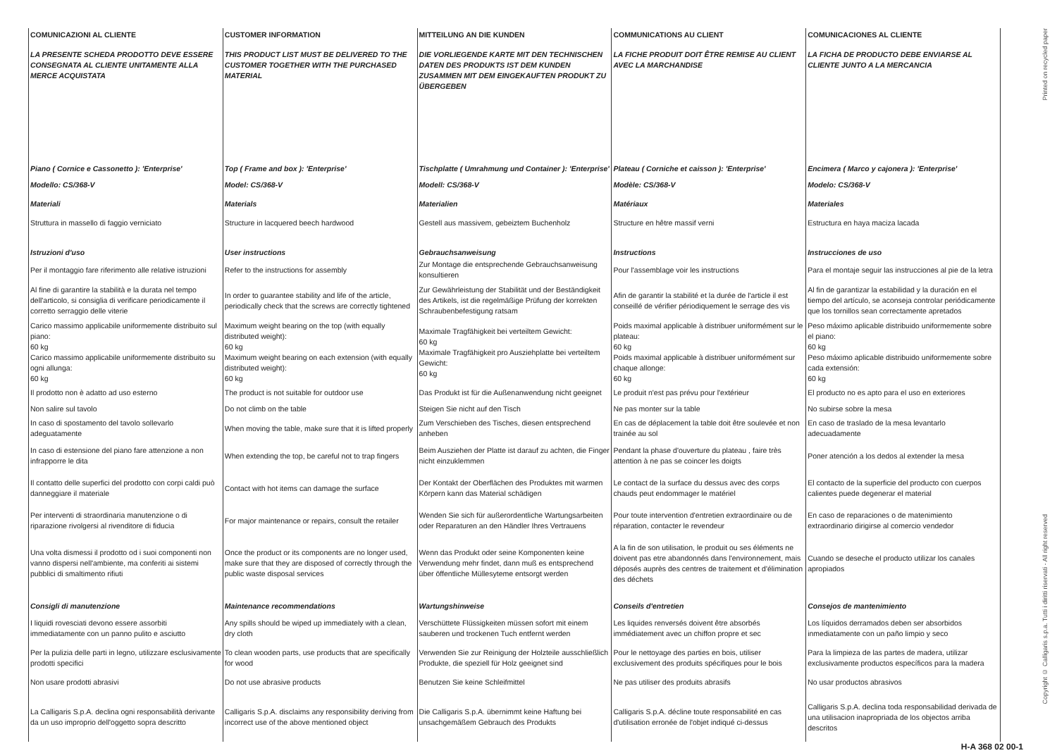| COMUNICAZIONI AL CLIENTE | CUSTOMER INFORMATION | MITTEILUNG AN DIE KUNDEN | COMMUNICATIONS AU CLIENT | COMUNICACIONES AL CLIENTE |
| LA PRESENTE SCHEDA PRODOTTO DEVE ESSERE CONSEGNATA AL CLIENTE UNITAMENTE ALLA MERCE ACQUISTATA | THIS PRODUCT LIST MUST BE DELIVERED TO THE CUSTOMER TOGETHER WITH THE PURCHASED MATERIAL | DIE VORLIEGENDE KARTE MIT DEN TECHNISCHEN DATEN DES PRODUKTS IST DEM KUNDEN ZUSAMMEN MIT DEM EINGEKAUFTEN PRODUKT ZU ÜBERGEBEN | LA FICHE PRODUIT DOIT ÊTRE REMISE AU CLIENT AVEC LA MARCHANDISE | LA FICHA DE PRODUCTO DEBE ENVIARSE AL CLIENTE JUNTO A LA MERCANCIA |
| Piano ( Cornice e Cassonetto ): 'Enterprise' | Top ( Frame and box ): 'Enterprise' | Tischplatte ( Umrahmung und Container ): 'Enterprise' | Plateau ( Corniche et caisson ): 'Enterprise' | Encimera ( Marco y cajonera ): 'Enterprise' |
| Modello: CS/368-V | Model: CS/368-V | Modell: CS/368-V | Modèle: CS/368-V | Modelo: CS/368-V |
| Materiali | Materials | Materialien | Matériaux | Materiales |
| Struttura in massello di faggio verniciato | Structure in lacquered beech hardwood | Gestell aus massivem, gebeiztem Buchenholz | Structure en hêtre massif verni | Estructura en haya maciza lacada |
| Istruzioni d'uso | User instructions | Gebrauchsanweisung | Instructions | Instrucciones de uso |
| Per il montaggio fare riferimento alle relative istruzioni | Refer to the instructions for assembly | Zur Montage die entsprechende Gebrauchsanweisung konsultieren | Pour l'assemblage voir les instructions | Para el montaje seguir las instrucciones al pie de la letra |
| Al fine di garantire la stabilità e la durata nel tempo dell'articolo, si consiglia di verificare periodicamente il corretto serraggio delle viterie | In order to guarantee stability and life of the article, periodically check that the screws are correctly tightened | Zur Gewährleistung der Stabilität und der Beständigkeit des Artikels, ist die regelmäßige Prüfung der korrekten Schraubenbefestigung ratsam | Afin de garantir la stabilité et la durée de l'article il est conseillé de vérifier périodiquement le serrage des vis | Al fin de garantizar la estabilidad y la duración en el tiempo del artículo, se aconseja controlar periódicamente que los tornillos sean correctamente apretados |
| Carico massimo applicabile uniformemente distribuito sul piano: 60 kg Carico massimo applicabile uniformemente distribuito su ogni allunga: 60 kg | Maximum weight bearing on the top (with equally distributed weight): 60 kg Maximum weight bearing on each extension (with equally distributed weight): 60 kg | Maximale Tragfähigkeit bei verteiltem Gewicht: 60 kg Maximale Tragfähigkeit pro Ausziehplatte bei verteiltem Gewicht: 60 kg | Poids maximal applicable à distribuer uniformément sur le plateau: 60 kg Poids maximal applicable à distribuer uniformément sur chaque allonge: 60 kg | Peso máximo aplicable distribuido uniformemente sobre el piano: 60 kg Peso máximo aplicable distribuido uniformemente sobre cada extensión: 60 kg |
| Il prodotto non è adatto ad uso esterno | The product is not suitable for outdoor use | Das Produkt ist für die Außenanwendung nicht geeignet | Le produit n'est pas prévu pour l'extérieur | El producto no es apto para el uso en exteriores |
| Non salire sul tavolo | Do not climb on the table | Steigen Sie nicht auf den Tisch | Ne pas monter sur la table | No subirse sobre la mesa |
| In caso di spostamento del tavolo sollevarlo adeguatamente | When moving the table, make sure that it is lifted properly | Zum Verschieben des Tisches, diesen entsprechend anheben | En cas de déplacement la table doit être soulevée et non trainée au sol | En caso de traslado de la mesa levantarlo adecuadamente |
| In caso di estensione del piano fare attenzione a non infrapporre le dita | When extending the top, be careful not to trap fingers | Beim Ausziehen der Platte ist darauf zu achten, die Finger nicht einzuklemmen | Pendant la phase d'ouverture du plateau , faire très attention à ne pas se coincer les doigts | Poner atención a los dedos al extender la mesa |
| Il contatto delle superfici del prodotto con corpi caldi può danneggiare il materiale | Contact with hot items can damage the surface | Der Kontakt der Oberflächen des Produktes mit warmen Körpern kann das Material schädigen | Le contact de la surface du dessus avec des corps chauds peut endommager le matériel | El contacto de la superficie del producto con cuerpos calientes puede degenerar el material |
| Per interventi di straordinaria manutenzione o di riparazione rivolgersi al rivenditore di fiducia | For major maintenance or repairs, consult the retailer | Wenden Sie sich für außerordentliche Wartungsarbeiten oder Reparaturen an den Händler Ihres Vertrauens | Pour toute intervention d'entretien extraordinaire ou de réparation, contacter le revendeur | En caso de reparaciones o de matenimiento extraordinario dirigirse al comercio vendedor |
| Una volta dismessi il prodotto od i suoi componenti non vanno dispersi nell'ambiente, ma conferiti ai sistemi pubblici di smaltimento rifiuti | Once the product or its components are no longer used, make sure that they are disposed of correctly through the public waste disposal services | Wenn das Produkt oder seine Komponenten keine Verwendung mehr findet, dann muß es entsprechend über öffentliche Müllesyteme entsorgt werden | A la fin de son utilisation, le produit ou ses éléments ne doivent pas etre abandonnés dans l'environnement, mais déposés auprès des centres de traitement et d'élimination des déchets | Cuando se deseche el producto utilizar los canales apropiados |
| Consigli di manutenzione | Maintenance recommendations | Wartungshinweise | Conseils d'entretien | Consejos de mantenimiento |
| I liquidi rovesciati devono essere assorbiti immediatamente con un panno pulito e asciutto | Any spills should be wiped up immediately with a clean, dry cloth | Verschüttete Flüssigkeiten müssen sofort mit einem sauberen und trockenen Tuch entfernt werden | Les liquides renversés doivent être absorbés immédiatement avec un chiffon propre et sec | Los líquidos derramados deben ser absorbidos inmediatamente con un paño limpio y seco |
| Per la pulizia delle parti in legno, utilizzare esclusivamente prodotti specifici | To clean wooden parts, use products that are specifically for wood | Verwenden Sie zur Reinigung der Holzteile ausschließlich Produkte, die speziell für Holz geeignet sind | Pour le nettoyage des parties en bois, utiliser exclusivement des produits spécifiques pour le bois | Para la limpieza de las partes de madera, utilizar exclusivamente productos específicos para la madera |
| Non usare prodotti abrasivi | Do not use abrasive products | Benutzen Sie keine Schleifmittel | Ne pas utiliser des produits abrasifs | No usar productos abrasivos |
| La Calligaris S.p.A. declina ogni responsabilità derivante da un uso improprio dell'oggetto sopra descritto | Calligaris S.p.A. disclaims any responsibility deriving from incorrect use of the above mentioned object | Die Calligaris S.p.A. übernimmt keine Haftung bei unsachgemäßem Gebrauch des Produkts | Calligaris S.p.A. décline toute responsabilité en cas d'utilisation erronée de l'objet indiqué ci-dessus | Calligaris S.p.A. declina toda responsabilidad derivada de una utilisacion inapropriada de los objectos arriba descritos |
Printed on recycled paper
Copyright © Calligaris s.p.a. Tutti i diritti riservati - All right reserved
H-A 368 02 00-1